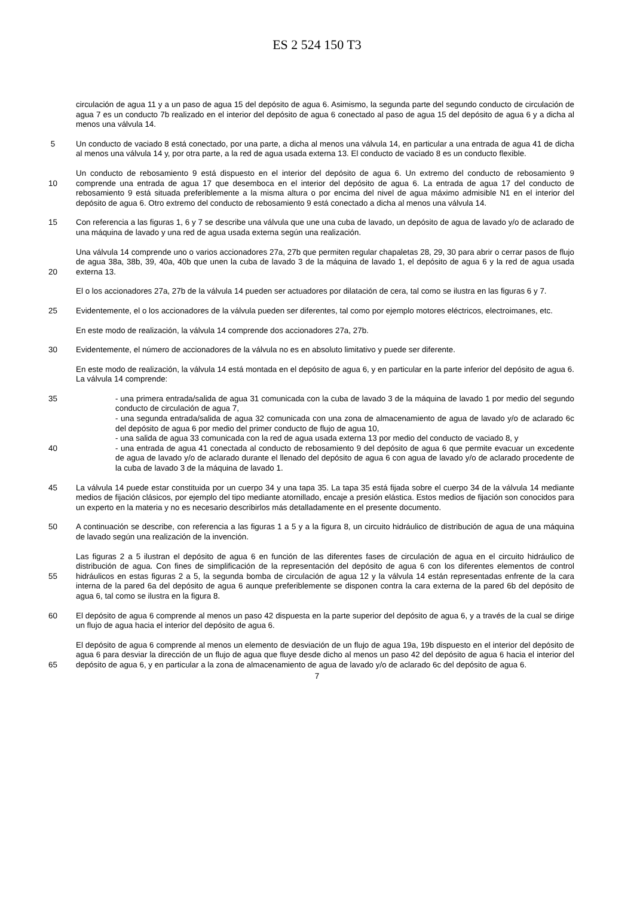ES 2 524 150 T3
circulación de agua 11 y a un paso de agua 15 del depósito de agua 6. Asimismo, la segunda parte del segundo conducto de circulación de agua 7 es un conducto 7b realizado en el interior del depósito de agua 6 conectado al paso de agua 15 del depósito de agua 6 y a dicha al menos una válvula 14.
5 Un conducto de vaciado 8 está conectado, por una parte, a dicha al menos una válvula 14, en particular a una entrada de agua 41 de dicha al menos una válvula 14 y, por otra parte, a la red de agua usada externa 13. El conducto de vaciado 8 es un conducto flexible.
10 Un conducto de rebosamiento 9 está dispuesto en el interior del depósito de agua 6. Un extremo del conducto de rebosamiento 9 comprende una entrada de agua 17 que desemboca en el interior del depósito de agua 6. La entrada de agua 17 del conducto de rebosamiento 9 está situada preferiblemente a la misma altura o por encima del nivel de agua máximo admisible N1 en el interior del depósito de agua 6. Otro extremo del conducto de rebosamiento 9 está conectado a dicha al menos una válvula 14.
15 Con referencia a las figuras 1, 6 y 7 se describe una válvula que une una cuba de lavado, un depósito de agua de lavado y/o de aclarado de una máquina de lavado y una red de agua usada externa según una realización.
20 Una válvula 14 comprende uno o varios accionadores 27a, 27b que permiten regular chapaletas 28, 29, 30 para abrir o cerrar pasos de flujo de agua 38a, 38b, 39, 40a, 40b que unen la cuba de lavado 3 de la máquina de lavado 1, el depósito de agua 6 y la red de agua usada externa 13.
El o los accionadores 27a, 27b de la válvula 14 pueden ser actuadores por dilatación de cera, tal como se ilustra en las figuras 6 y 7.
25 Evidentemente, el o los accionadores de la válvula pueden ser diferentes, tal como por ejemplo motores eléctricos, electroimanes, etc.
En este modo de realización, la válvula 14 comprende dos accionadores 27a, 27b.
30 Evidentemente, el número de accionadores de la válvula no es en absoluto limitativo y puede ser diferente.
En este modo de realización, la válvula 14 está montada en el depósito de agua 6, y en particular en la parte inferior del depósito de agua 6. La válvula 14 comprende:
35
40 - una primera entrada/salida de agua 31 comunicada con la cuba de lavado 3 de la máquina de lavado 1 por medio del segundo conducto de circulación de agua 7,
- una segunda entrada/salida de agua 32 comunicada con una zona de almacenamiento de agua de lavado y/o de aclarado 6c del depósito de agua 6 por medio del primer conducto de flujo de agua 10,
- una salida de agua 33 comunicada con la red de agua usada externa 13 por medio del conducto de vaciado 8, y
- una entrada de agua 41 conectada al conducto de rebosamiento 9 del depósito de agua 6 que permite evacuar un excedente de agua de lavado y/o de aclarado durante el llenado del depósito de agua 6 con agua de lavado y/o de aclarado procedente de la cuba de lavado 3 de la máquina de lavado 1.
45 La válvula 14 puede estar constituida por un cuerpo 34 y una tapa 35. La tapa 35 está fijada sobre el cuerpo 34 de la válvula 14 mediante medios de fijación clásicos, por ejemplo del tipo mediante atornillado, encaje a presión elástica. Estos medios de fijación son conocidos para un experto en la materia y no es necesario describirlos más detalladamente en el presente documento.
50 A continuación se describe, con referencia a las figuras 1 a 5 y a la figura 8, un circuito hidráulico de distribución de agua de una máquina de lavado según una realización de la invención.
55 Las figuras 2 a 5 ilustran el depósito de agua 6 en función de las diferentes fases de circulación de agua en el circuito hidráulico de distribución de agua. Con fines de simplificación de la representación del depósito de agua 6 con los diferentes elementos de control hidráulicos en estas figuras 2 a 5, la segunda bomba de circulación de agua 12 y la válvula 14 están representadas enfrente de la cara interna de la pared 6a del depósito de agua 6 aunque preferiblemente se disponen contra la cara externa de la pared 6b del depósito de agua 6, tal como se ilustra en la figura 8.
60 El depósito de agua 6 comprende al menos un paso 42 dispuesta en la parte superior del depósito de agua 6, y a través de la cual se dirige un flujo de agua hacia el interior del depósito de agua 6.
65 El depósito de agua 6 comprende al menos un elemento de desviación de un flujo de agua 19a, 19b dispuesto en el interior del depósito de agua 6 para desviar la dirección de un flujo de agua que fluye desde dicho al menos un paso 42 del depósito de agua 6 hacia el interior del depósito de agua 6, y en particular a la zona de almacenamiento de agua de lavado y/o de aclarado 6c del depósito de agua 6.
7